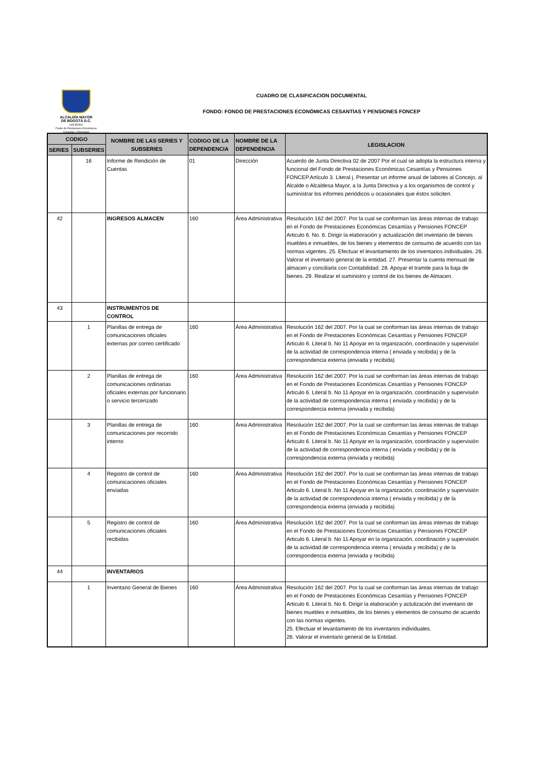ALCALDÍA MAYOR
DE BOGOTÁ D.C.
HACIENDA
Fondo de Prestaciones Económicas Cesantías y Pensiones
CUADRO DE CLASIFICACION DOCUMENTAL
FONDO: FONDO DE PRESTACIONES ECONÓMICAS CESANTÍAS Y PENSIONES FONCEP
| CODIGO | | NOMBRE DE LAS SERIES Y SUBSERIES | CODIGO DE LA DEPENDENCIA | NOMBRE DE LA DEPENDENCIA | LEGISLACION |
| --- | --- | --- | --- | --- | --- |
| SERIES | SUBSERIES | | | | |
| | 16 | Informe de Rendición de Cuentas | 01 | Dirección | Acuerdo de Junta Directiva 02 de 2007 Por el cual se adopta la estructura interna y funcional del Fondo de Prestaciones Económicas Cesantías y Pensiones FONCEP.Artículo 3. Literal j. Presentar un informe anual de labores al Concejo, al Alcalde o Alcaldesa Mayor, a la Junta Directiva y a los organismos de control y suministrar los informes periódicos u ocasionales que éstos soliciten. |
| 42 | | INGRESOS ALMACEN | 160 | Área Administrativa | Resolución 162 del 2007. Por la cual se conforman las áreas internas de trabajo en el Fondo de Prestaciones Económicas Cesantías y Pensiones FONCEP Articulo 6. No. 6. Dirigir la elaboración y actualización del inventario de bienes muebles e inmuebles, de los bienes y elementos de consumo de acuerdo con las normas vigentes. 25. Efectuar el levantamiento de los inventarios individuales. 26. Valorar el inventario general de la entidad. 27. Presentar la cuenta mensual de almacen y conciliarla con Contabilidad. 28. Apoyar el tramite para la baja de bienes. 29. Realizar el suministro y control de los bienes de Almacen. |
| 43 | | INSTRUMENTOS DE CONTROL | | | |
| | 1 | Planillas de entrega de comunicaciones oficiales externas por correo certificado | 160 | Área Administrativa | Resolución 162 del 2007. Por la cual se conforman las áreas internas de trabajo en el Fondo de Prestaciones Económicas Cesantías y Pensiones FONCEP Articulo 6. Literal b. No 11 Apoyar en la organización, coordinación y supervisión de la actividad de correspondencia interna ( enviada y recibida) y de la correspondencia externa (enviada y recibida) |
| | 2 | Planillas de entrega de comunicaciones ordinarias oficiales externas por funcionario o servicio tercerizado | 160 | Área Administrativa | Resolución 162 del 2007. Por la cual se conforman las áreas internas de trabajo en el Fondo de Prestaciones Económicas Cesantías y Pensiones FONCEP Articulo 6. Literal b. No 11 Apoyar en la organización, coordinación y supervisión de la actividad de correspondencia interna ( enviada y recibida) y de la correspondencia externa (enviada y recibida) |
| | 3 | Planillas de entrega de comunicaciones por recorrido interno | 160 | Área Administrativa | Resolución 162 del 2007. Por la cual se conforman las áreas internas de trabajo en el Fondo de Prestaciones Económicas Cesantías y Pensiones FONCEP Articulo 6. Literal b. No 11 Apoyar en la organización, coordinación y supervisión de la actividad de correspondencia interna ( enviada y recibida) y de la correspondencia externa (enviada y recibida) |
| | 4 | Registro de control de comunicaciones oficiales enviadas | 160 | Área Administrativa | Resolución 162 del 2007. Por la cual se conforman las áreas internas de trabajo en el Fondo de Prestaciones Económicas Cesantías y Pensiones FONCEP Articulo 6. Literal b. No 11 Apoyar en la organización, coordinación y supervisión de la actividad de correspondencia interna ( enviada y recibida) y de la correspondencia externa (enviada y recibida) |
| | 5 | Registro de control de comunicaciones oficiales recibidas | 160 | Área Administrativa | Resolución 162 del 2007. Por la cual se conforman las áreas internas de trabajo en el Fondo de Prestaciones Económicas Cesantías y Pensiones FONCEP Articulo 6. Literal b. No 11 Apoyar en la organización, coordinación y supervisión de la actividad de correspondencia interna ( enviada y recibida) y de la correspondencia externa (enviada y recibida) |
| 44 | | INVENTARIOS | | | |
| | 1 | Inventario General de Bienes | 160 | Área Administrativa | Resolución 162 del 2007. Por la cual se conforman las áreas internas de trabajo en el Fondo de Prestaciones Económicas Cesantías y Pensiones FONCEP Articulo 6. Literal b. No 6. Dirigir la elaboración y actulización del inventario de bienes muebles e inmuebles, de los bienes y elementos de consumo de acuerdo con las normas vigentes. 25. Efectuar el levantamiento de los inventarios individuales. 26. Valorar el inventario general de la Entidad. |